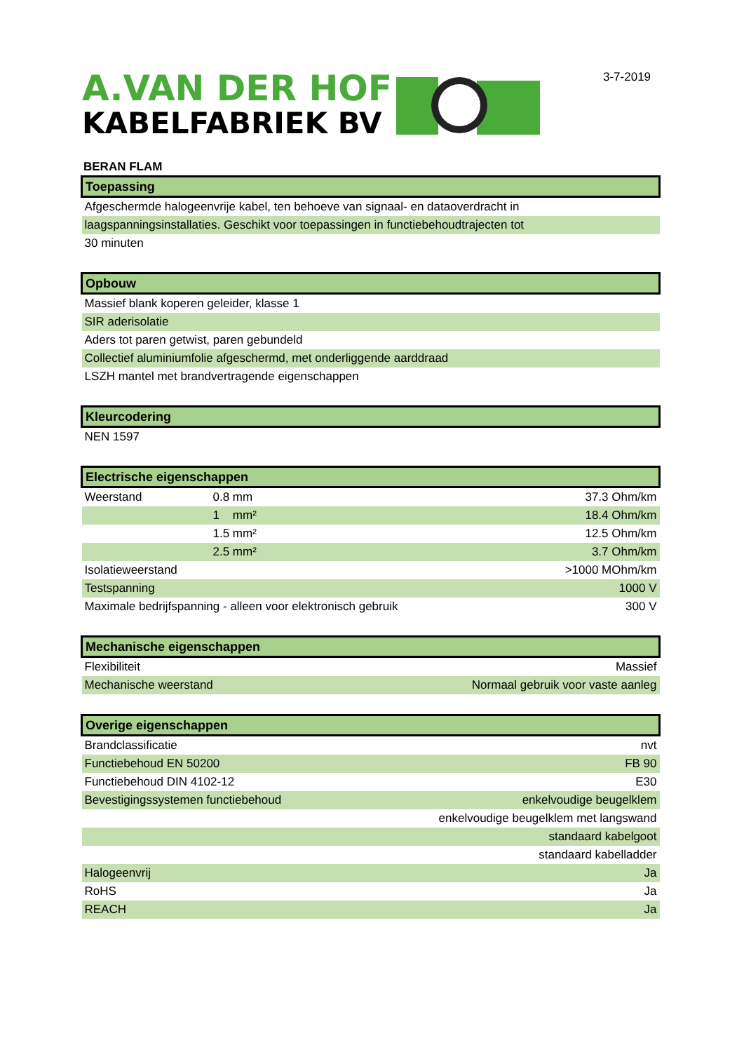A.VAN DER HOF
KABELFABRIEK BV
3-7-2019
BERAN FLAM
| Toepassing | | |
| --- | --- | --- |
| Afgeschermde halogeenvrije kabel, ten behoeve van signaal- en dataoverdracht in | | |
| laagspanningsinstallaties. Geschikt voor toepassingen in functiebehoudtrajecten tot | | |
| 30 minuten | | |
| Opbouw | | |
| Massief blank koperen geleider, klasse 1 | | |
| SIR aderisolatie | | |
| Aders tot paren getwist, paren gebundeld | | |
| Collectief aluminiumfolie afgeschermd, met onderliggende aarddraad | | |
| LSZH mantel met brandvertragende eigenschappen | | |
| Kleurcodering | | |
| NEN 1597 | | |
| Electrische eigenschappen | | |
| Weerstand | 0.8 mm | 37.3 Ohm/km |
| | 1 mm² | 18.4 Ohm/km |
| | 1.5 mm² | 12.5 Ohm/km |
| | 2.5 mm² | 3.7 Ohm/km |
| Isolatieweerstand | | >1000 MOhm/km |
| Testspanning | | 1000 V |
| Maximale bedrijfspanning - alleen voor elektronisch gebruik | | 300 V |
| Mechanische eigenschappen | | |
| Flexibiliteit | | Massief |
| Mechanische weerstand | | Normaal gebruik voor vaste aanleg |
| Overige eigenschappen | | |
| Brandclassificatie | | nvt |
| Functiebehoud EN 50200 | | FB 90 |
| Functiebehoud DIN 4102-12 | | E30 |
| Bevestigingssystemen functiebehoud | | enkelvoudige beugelklem |
| | | enkelvoudige beugelklem met langswand |
| | | standaard kabelgoot |
| | | standaard kabelladder |
| Halogeenvrij | | Ja |
| RoHS | | Ja |
| REACH | | Ja |